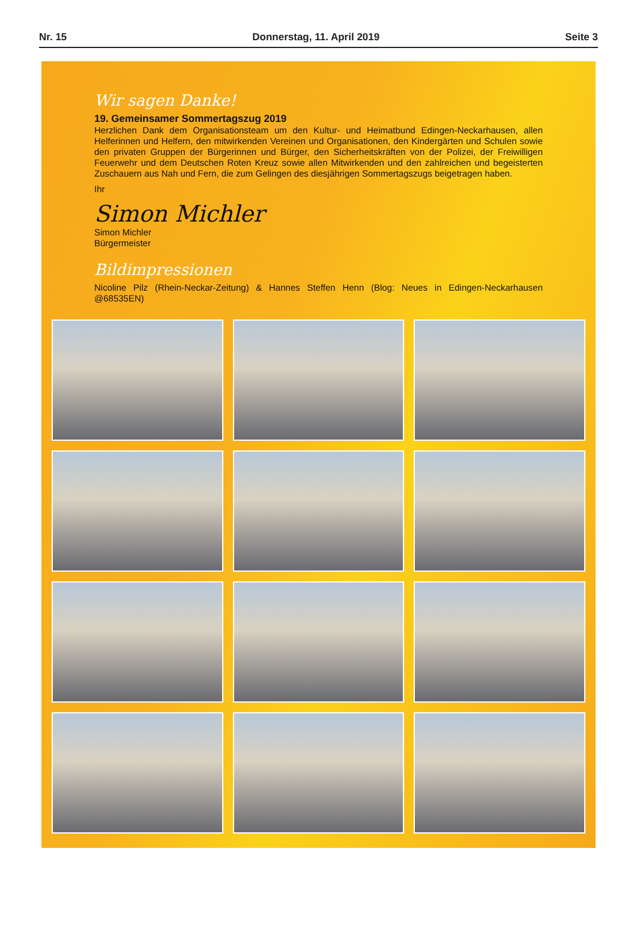Nr. 15 Donnerstag, 11. April 2019 Seite 3
Wir sagen Danke!
19. Gemeinsamer Sommertagszug 2019
Herzlichen Dank dem Organisationsteam um den Kultur- und Heimatbund Edingen-Neckarhausen, allen Helferinnen und Helfern, den mitwirkenden Vereinen und Organisationen, den Kindergärten und Schulen sowie den privaten Gruppen der Bürgerinnen und Bürger, den Sicherheitskräften von der Polizei, der Freiwilligen Feuerwehr und dem Deutschen Roten Kreuz sowie allen Mitwirkenden und den zahlreichen und begeisterten Zuschauern aus Nah und Fern, die zum Gelingen des diesjährigen Sommertagszugs beigetragen haben.
Ihr
Simon Michler
Simon Michler
Bürgermeister
Bildimpressionen
Nicoline Pilz (Rhein-Neckar-Zeitung) & Hannes Steffen Henn (Blog: Neues in Edingen-Neckarhausen @68535EN)